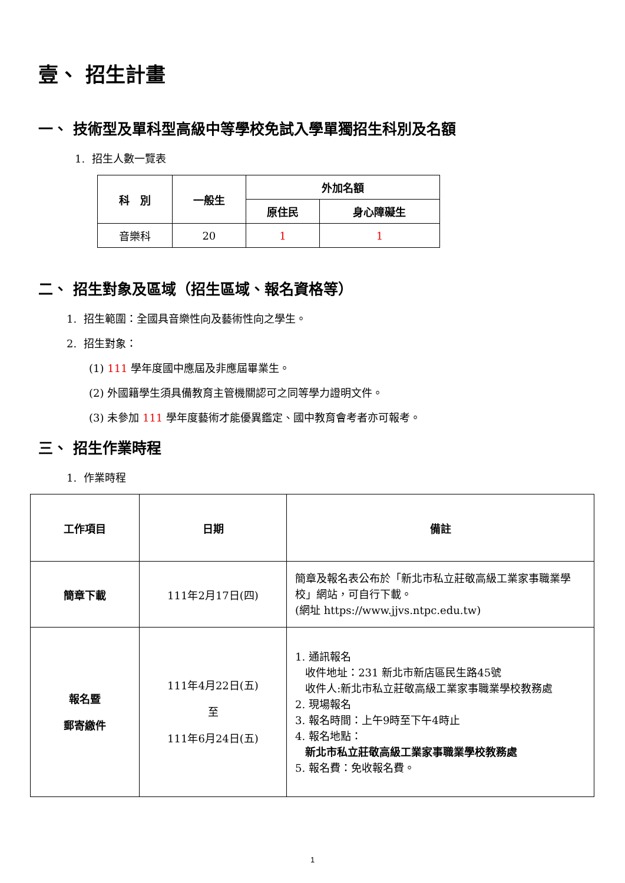壹、 招生計畫
一、 技術型及單科型高級中等學校免試入學單獨招生科別及名額
1. 招生人數一覽表
| 科 別 | 一般生 | 外加名額 | |
| --- | --- | --- | --- |
| | | 原住民 | 身心障礙生 |
| 音樂科 | 20 | 1 | 1 |
二、 招生對象及區域（招生區域、報名資格等）
1. 招生範圍：全國具音樂性向及藝術性向之學生。
2. 招生對象：
(1) 111 學年度國中應屆及非應屆畢業生。
(2) 外國籍學生須具備教育主管機關認可之同等學力證明文件。
(3) 未參加 111 學年度藝術才能優異鑑定、國中教育會考者亦可報考。
三、 招生作業時程
1. 作業時程
| 工作項目 | 日期 | 備註 |
| --- | --- | --- |
| 簡章下載 | 111年2月17日(四) | 簡章及報名表公布於「新北市私立莊敬高級工業家事職業學校」網站，可自行下載。 (網址 https://www.jjvs.ntpc.edu.tw) |
| 報名暨 郵寄繳件 | 111年4月22日(五) 至 111年6月24日(五) | 1. 通訊報名 收件地址：231 新北市新店區民生路45號 收件人:新北市私立莊敬高級工業家事職業學校教務處 2. 現場報名 3. 報名時間：上午9時至下午4時止 4. 報名地點： 新北市私立莊敬高級工業家事職業學校教務處 5. 報名費：免收報名費。 |
1